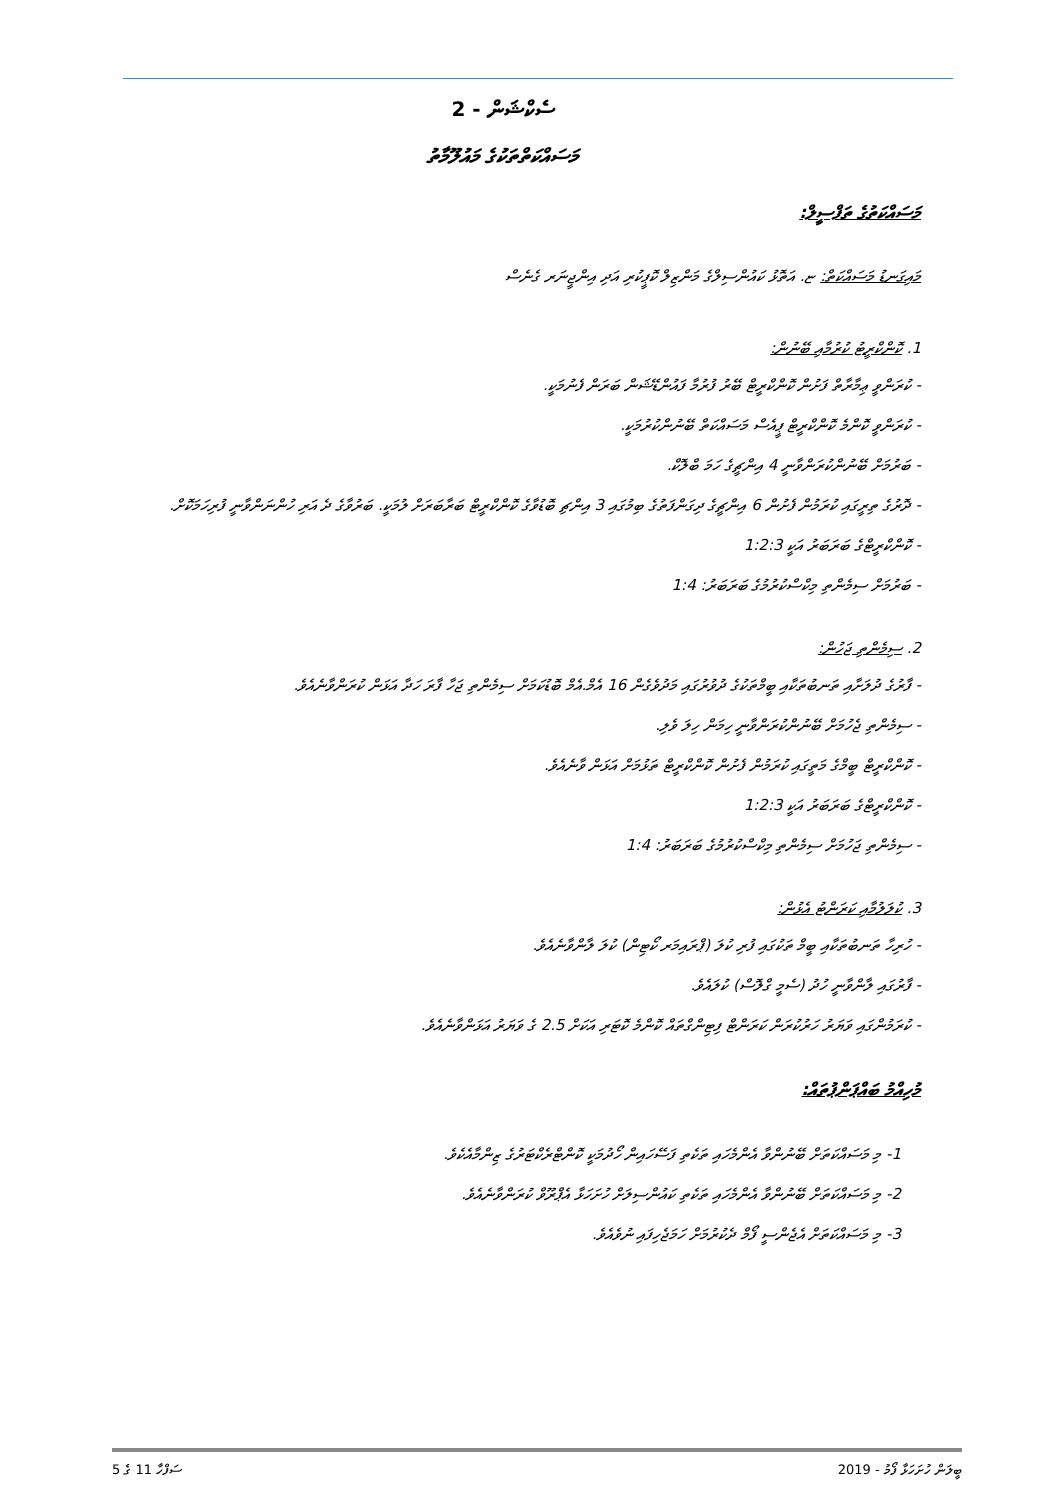ސެކްޝަން - 2
މަސައްކަތްތަކުގެ މައުލޫމާތު
މަސައްކަތުގެ ތަފްސީލް:
މައިގަނޑު މަސައްކަތް: ޏ. އަތޮޅު ކައުންސިލްގެ މަންޒިލް ކޮޕީކުރި އަދި އިންޖީނަރ ގެނެސް
1. ކޮންކްރީޓު ކުރުމާއި ބޭނުން:
- ކުރަންވީ ޢިމާރާތް ފަށުން ކޮންކްރީޓް ބޭރު ފުރުމާ ފައުންޑޭޝަން ބަރަން ފެނުމަކީ.
- ކުރަންވީ ކޮންމެ ކޮންކްރީޓް ޕީއެސް މަސައްކަތް ބޭނުންކުރުމަކީ.
- ބަރުމަށް ބޭނުންކުރަންވާނީ 4 އިންޗީގެ ހަމަ ބްލޮކް.
- ދޮރުގެ ތިރީގައި ކުރަމުން ފެށުން 6 އިންޗީގެ ދިގަންފަތުގެ ބިމުގައި 3 އިންޗި ބޮޑުވާގެ ކޮންކްރީޓް ބަރާބަރަށް ލުމަކީ. ބަރުވާގެ ދެ އަރި ހުންނަންވާނީ ފުރިހަމަކޮށް.
- ކޮންކްރީޓްގެ ބަރަބަރު އަކީ 1:2:3
- ބަރުމަށް ސިމެންތި މިކްސްކުރުމުގެ ބަރަބަރު: 1:4
2. ސިމެންތި ޖަހުން:
- ފާރުގެ ދުލަށާއި ތަނބުތަކާއި ބީމްތަކުގެ ދުވުރުގައި މަދުވެގެން 16 އެމް.އެމް ބޮޑުކަމަށް ސިމެންތި ޖަހާ ފާރަ ހަދާ އަޅަން ކުރަންވާނެއެވެ.
- ސިމެންތި ޖެހުމަށް ބޭނުންކުރަންވާނީ ހިމަން ހިލަ ވެލި.
- ކޮންކްރީޓް ބީމްގެ މަތީގައި ކުރަމުން ފެށުން ކޮންކްރީޓް ތަޅުމަށް އަޅަން ވާނެއެވެ.
- ކޮންކްރީޓްގެ ބަރަބަރު އަކީ 1:2:3
- ސިމެންތި ޖަހުމަށް ސިމެންތި މިކްސްކުރުމުގެ ބަރަބަރު: 1:4
3. ކުލަލުމާއި ކަރަންޓު އެޅުން:
- ހުރިހާ ތަނބުތަކާއި ބީމް ތަކުގައި ފުރި ކުލަ (ޕްރައިމަރ ކޯޓިން) ކުލަ ލާންވާނެއެވެ.
- ފާރުގައި ލާންވާނީ ހުދު (ސެމީ ގްލޮސް) ކުލައެވެ.
- ކުރަމުންގައި ވަޔަރު ހަރުކުރަން ކަރަންޓް ފިޓިންގްތައް ކޮންމެ ކޮޓަރި އަކަށް 2.5 ގެ ވަޔަރު އަޅަންވާނެއެވެ.
މުހިއްމު ބައްޕަންޕުތައް:
1- މި މަސައްކަތަށް ބޭނުންވާ އެންމެހައި ތަކެތި ފަސޭހައިން ހޯދުމަކީ ކޮންޓްރެކްޓަރުގެ ޒިންމާއެކެވެ.
2- މި މަސައްކަތަށް ބޭނުންވާ އެންމެހައި ތަކެތި ކައުންސިލަށް ހުށަހަޅާ އެޕްރޫވް ކުރަންވާނެއެވެ.
3- މި މަސައްކަތަށް އެޖެންސީ ފޯމް ދެކުރުމަށް ހަމަޖެހިފައި ނުވެއެވެ.
ބީލަން ހުށަހަޅާ ފޯމު - 2019 ސަފްހާ 11 ގެ 5